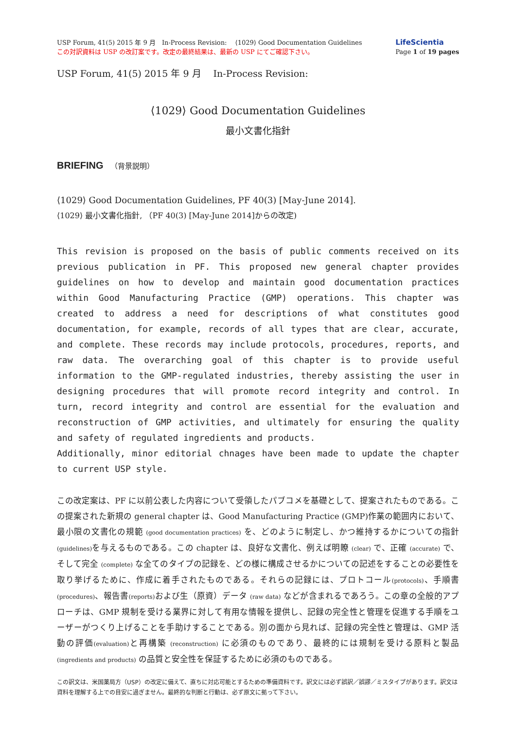USP Forum, 41(5) 2015 年 9 月　In-Process Revision:　 ⟨1029⟩ Good Documentation Guidelines
この対訳資料は USP の改訂案です。改定の最終結果は、最新の USP にてご確認下さい。
LifeScientia
Page 1 of 19 pages
USP Forum, 41(5) 2015 年 9 月　 In-Process Revision:
⟨1029⟩ Good Documentation Guidelines
最小文書化指針
BRIEFING （背景説明）
⟨1029⟩ Good Documentation Guidelines, PF 40(3) [May-June 2014].
⟨1029⟩ 最小文書化指針, （PF 40(3) [May-June 2014]からの改定)
This revision is proposed on the basis of public comments received on its previous publication in PF. This proposed new general chapter provides guidelines on how to develop and maintain good documentation practices within Good Manufacturing Practice (GMP) operations. This chapter was created to address a need for descriptions of what constitutes good documentation, for example, records of all types that are clear, accurate, and complete. These records may include protocols, procedures, reports, and raw data. The overarching goal of this chapter is to provide useful information to the GMP-regulated industries, thereby assisting the user in designing procedures that will promote record integrity and control. In turn, record integrity and control are essential for the evaluation and reconstruction of GMP activities, and ultimately for ensuring the quality and safety of regulated ingredients and products.
Additionally, minor editorial chnages have been made to update the chapter to current USP style.
この改定案は、PF に以前公表した内容について受領したパブコメを基礎として、提案されたものである。この提案された新規の general chapter は、Good Manufacturing Practice (GMP)作業の範囲内において、最小限の文書化の規範 (good documentation practices) を、どのように制定し、かつ維持するかについての指針(guidelines) を与えるものである。この chapter は、良好な文書化、例えば明瞭 (clear) で、正確 (accurate) で、そして完全 (complete) な全てのタイプの記録を、どの様に構成させるかについての記述をすることの必要性を取り挙げるために、作成に着手されたものである。それらの記録には、プロトコール(protocols)、手順書(procedures)、報告書(reports) および生（原資）データ (raw data) などが含まれるであろう。この章の全般的アプローチは、GMP 規制を受ける業界に対して有用な情報を提供し、記録の完全性と管理を促進する手順をユーザーがつくり上げることを手助けすることである。別の面から見れば、記録の完全性と管理は、GMP 活動の評価(evaluation) と再構築 (reconstruction) に必須のものであり、最終的には規制を受ける原料と製品(ingredients and products) の品質と安全性を保証するために必須のものである。
この訳文は、米国薬局方（USP）の改定に備えて、直ちに対応可能とするための準備資料です。訳文には必ず誤訳／誤謬／ミスタイプがあります。訳文は資料を理解する上での目安に過ぎません。最終的な判断と行動は、必ず原文に拠って下さい。